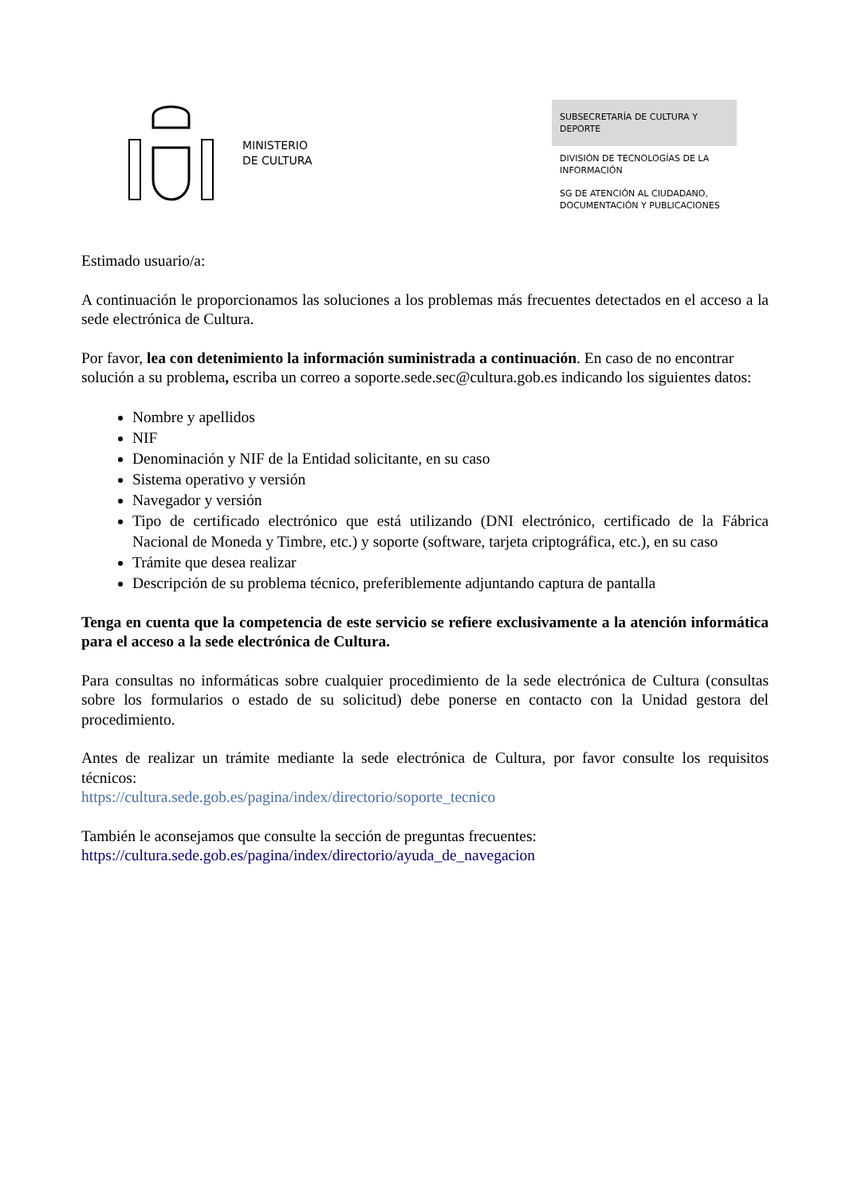MINISTERIO
DE CULTURA
SUBSECRETARÍA DE CULTURA Y DEPORTE
DIVISIÓN DE TECNOLOGÍAS DE LA INFORMACIÓN
SG DE ATENCIÓN AL CIUDADANO, DOCUMENTACIÓN Y PUBLICACIONES
Estimado usuario/a:
A continuación le proporcionamos las soluciones a los problemas más frecuentes detectados en el acceso a la sede electrónica de Cultura.
Por favor, lea con detenimiento la información suministrada a continuación. En caso de no encontrar solución a su problema, escriba un correo a soporte.sede.sec@cultura.gob.es indicando los siguientes datos:
Nombre y apellidos
NIF
Denominación y NIF de la Entidad solicitante, en su caso
Sistema operativo y versión
Navegador y versión
Tipo de certificado electrónico que está utilizando (DNI electrónico, certificado de la Fábrica Nacional de Moneda y Timbre, etc.) y soporte (software, tarjeta criptográfica, etc.), en su caso
Trámite que desea realizar
Descripción de su problema técnico, preferiblemente adjuntando captura de pantalla
Tenga en cuenta que la competencia de este servicio se refiere exclusivamente a la atención informática para el acceso a la sede electrónica de Cultura.
Para consultas no informáticas sobre cualquier procedimiento de la sede electrónica de Cultura (consultas sobre los formularios o estado de su solicitud) debe ponerse en contacto con la Unidad gestora del procedimiento.
Antes de realizar un trámite mediante la sede electrónica de Cultura, por favor consulte los requisitos técnicos:
https://cultura.sede.gob.es/pagina/index/directorio/soporte_tecnico
También le aconsejamos que consulte la sección de preguntas frecuentes:
https://cultura.sede.gob.es/pagina/index/directorio/ayuda_de_navegacion